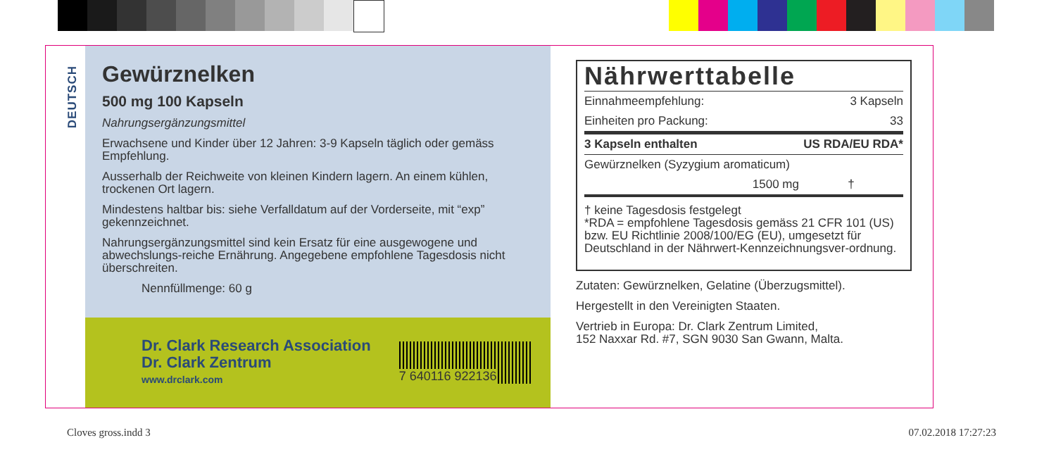DEUTSCH
Gewürznelken
500 mg 100 Kapseln
Nahrungsergänzungsmittel
Erwachsene und Kinder über 12 Jahren: 3-9 Kapseln täglich oder gemäss Empfehlung.
Ausserhalb der Reichweite von kleinen Kindern lagern. An einem kühlen, trockenen Ort lagern.
Mindestens haltbar bis: siehe Verfalldatum auf der Vorderseite, mit “exp” gekennzeichnet.
Nahrungsergänzungsmittel sind kein Ersatz für eine ausgewogene und abwechslungs-reiche Ernährung. Angegebene empfohlene Tagesdosis nicht überschreiten.
Nennfüllmenge: 60 g
Dr. Clark Research Association
Dr. Clark Zentrum
www.drclark.com
7 640116 922136
Nährwerttabelle
| Einnahmeempfehlung: | 3 Kapseln |
| Einheiten pro Packung: | 33 |
| 3 Kapseln enthalten | US RDA/EU RDA* |
| Gewürznelken (Syzygium aromaticum) | |
| 1500 mg | † |
† keine Tagesdosis festgelegt
*RDA = empfohlene Tagesdosis gemäss 21 CFR 101 (US) bzw. EU Richtlinie 2008/100/EG (EU), umgesetzt für Deutschland in der Nährwert-Kennzeichnungsver-ordnung.
Zutaten: Gewürznelken, Gelatine (Überzugsmittel).
Hergestellt in den Vereinigten Staaten.
Vertrieb in Europa: Dr. Clark Zentrum Limited,
152 Naxxar Rd. #7, SGN 9030 San Gwann, Malta.
Cloves gross.indd 3 07.02.2018 17:27:23